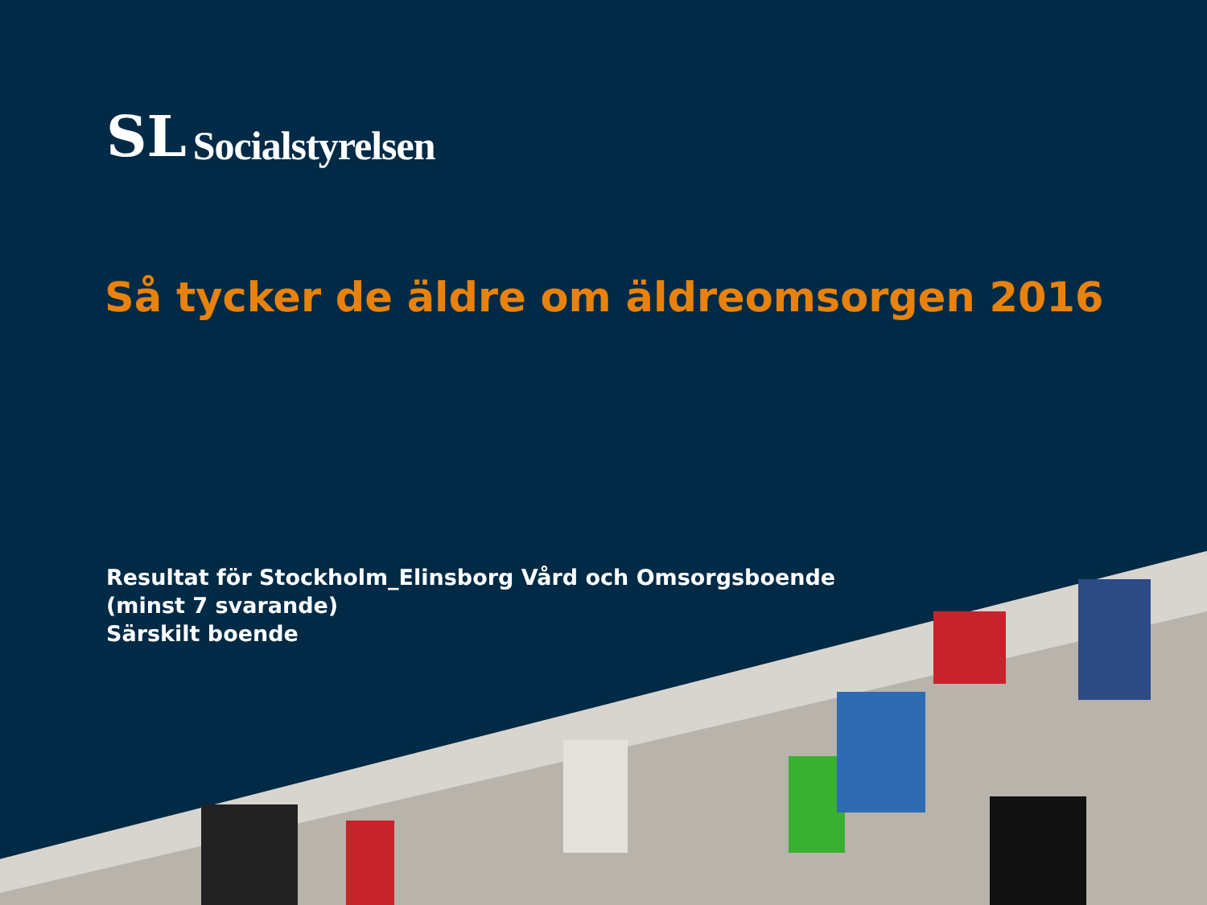SL
Socialstyrelsen
Så tycker de äldre om äldreomsorgen 2016
Resultat för Stockholm_Elinsborg Vård och Omsorgsboende (minst 7 svarande)
Särskilt boende